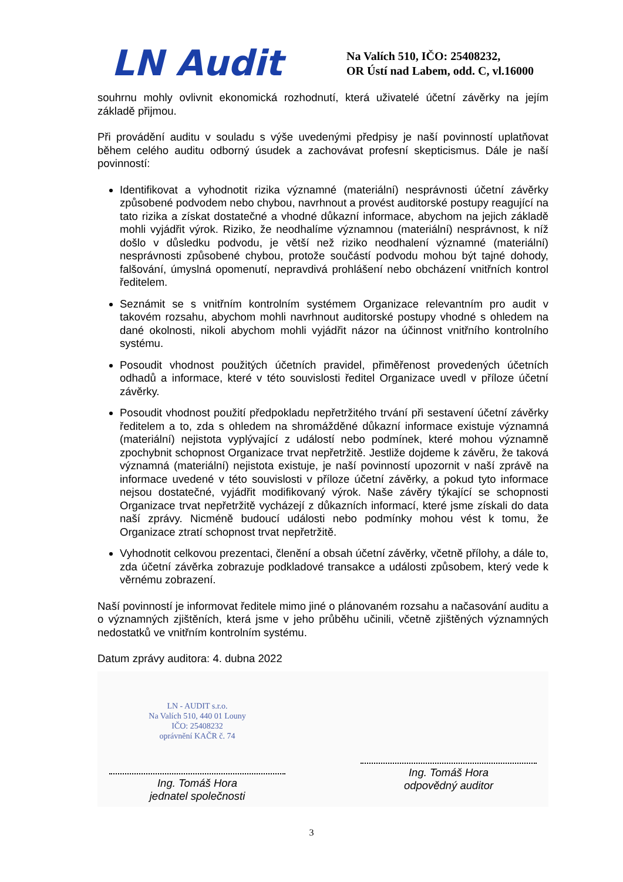LN Audit
Na Valích 510, IČO: 25408232,
OR Ústí nad Labem, odd. C, vl.16000
souhrnu mohly ovlivnit ekonomická rozhodnutí, která uživatelé účetní závěrky na jejím základě přijmou.
Při provádění auditu v souladu s výše uvedenými předpisy je naší povinností uplatňovat během celého auditu odborný úsudek a zachovávat profesní skepticismus. Dále je naší povinností:
Identifikovat a vyhodnotit rizika významné (materiální) nesprávnosti účetní závěrky způsobené podvodem nebo chybou, navrhnout a provést auditorské postupy reagující na tato rizika a získat dostatečné a vhodné důkazní informace, abychom na jejich základě mohli vyjádřit výrok. Riziko, že neodhalíme významnou (materiální) nesprávnost, k níž došlo v důsledku podvodu, je větší než riziko neodhalení významné (materiální) nesprávnosti způsobené chybou, protože součástí podvodu mohou být tajné dohody, falšování, úmyslná opomenutí, nepravdivá prohlášení nebo obcházení vnitřních kontrol ředitelem.
Seznámit se s vnitřním kontrolním systémem Organizace relevantním pro audit v takovém rozsahu, abychom mohli navrhnout auditorské postupy vhodné s ohledem na dané okolnosti, nikoli abychom mohli vyjádřit názor na účinnost vnitřního kontrolního systému.
Posoudit vhodnost použitých účetních pravidel, přiměřenost provedených účetních odhadů a informace, které v této souvislosti ředitel Organizace uvedl v příloze účetní závěrky.
Posoudit vhodnost použití předpokladu nepřetržitého trvání při sestavení účetní závěrky ředitelem a to, zda s ohledem na shromážděné důkazní informace existuje významná (materiální) nejistota vyplývající z událostí nebo podmínek, které mohou významně zpochybnit schopnost Organizace trvat nepřetržitě. Jestliže dojdeme k závěru, že taková významná (materiální) nejistota existuje, je naší povinností upozornit v naší zprávě na informace uvedené v této souvislosti v příloze účetní závěrky, a pokud tyto informace nejsou dostatečné, vyjádřit modifikovaný výrok. Naše závěry týkající se schopnosti Organizace trvat nepřetržitě vycházejí z důkazních informací, které jsme získali do data naší zprávy. Nicméně budoucí události nebo podmínky mohou vést k tomu, že Organizace ztratí schopnost trvat nepřetržitě.
Vyhodnotit celkovou prezentaci, členění a obsah účetní závěrky, včetně přílohy, a dále to, zda účetní závěrka zobrazuje podkladové transakce a události způsobem, který vede k věrnému zobrazení.
Naší povinností je informovat ředitele mimo jiné o plánovaném rozsahu a načasování auditu a o významných zjištěních, která jsme v jeho průběhu učinili, včetně zjištěných významných nedostatků ve vnitřním kontrolním systému.
Datum zprávy auditora: 4. dubna 2022
LN - AUDIT s.r.o.
Na Valích 510, 440 01 Louny
IČO: 25408232
oprávnění KAČR č. 74
Ing. Tomáš Hora
jednatel společnosti
Ing. Tomáš Hora
odpovědný auditor
3